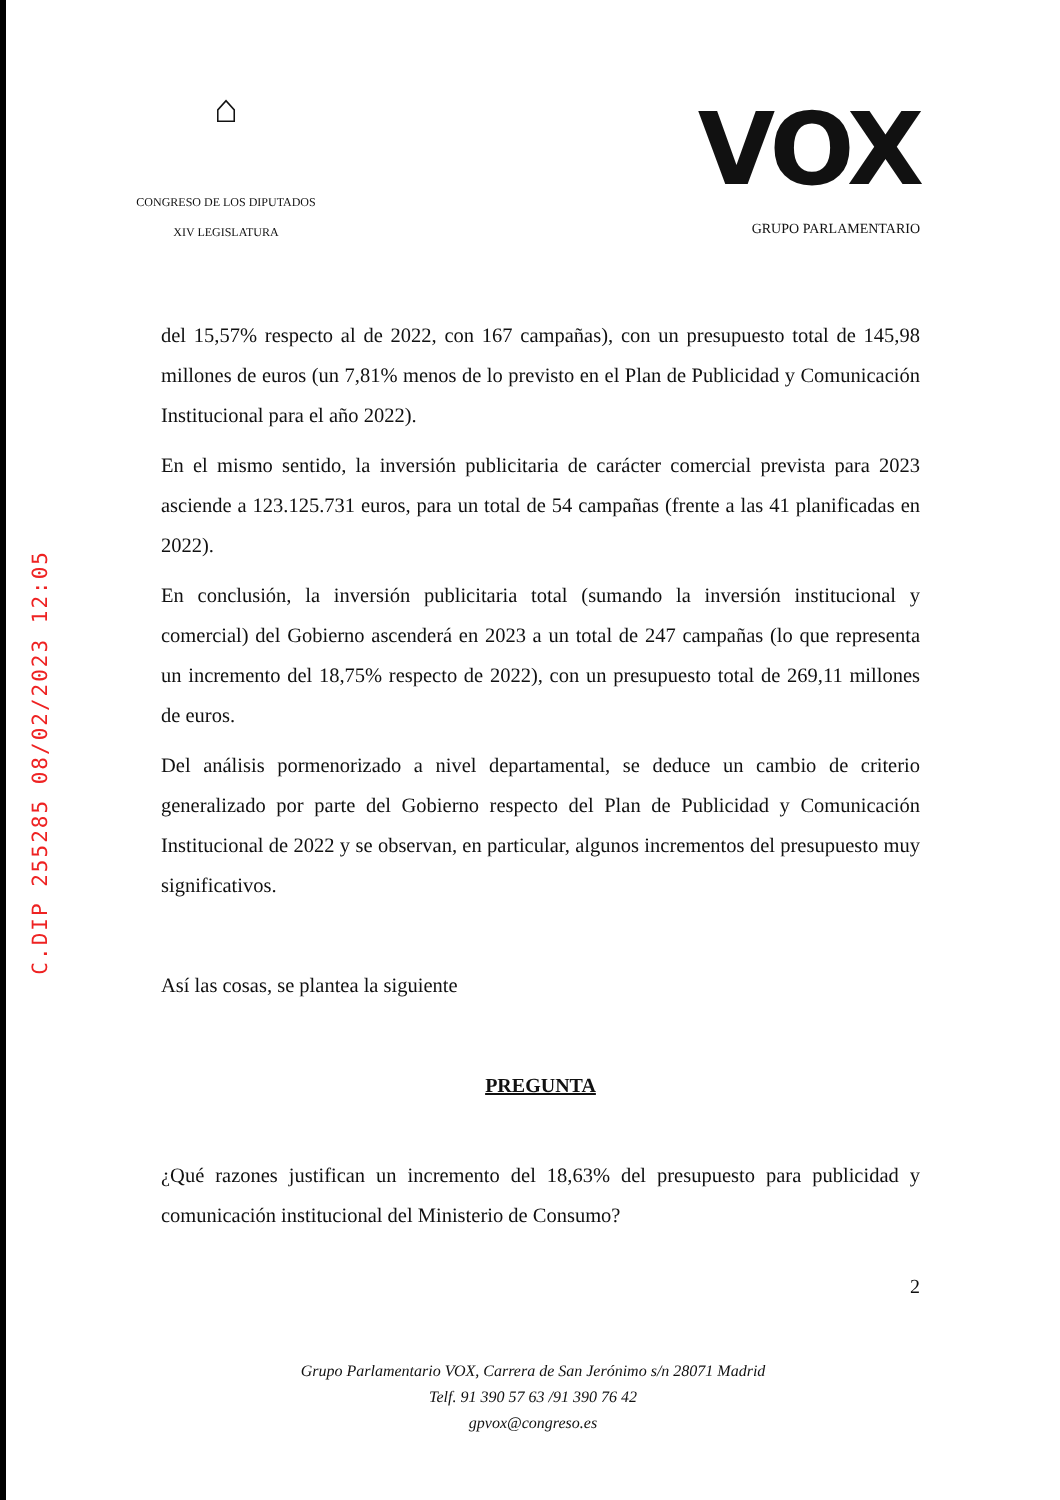C.DIP 255285 08/02/2023 12:05
⌂
CONGRESO DE LOS DIPUTADOS
XIV LEGISLATURA
VOX
GRUPO PARLAMENTARIO
del 15,57% respecto al de 2022, con 167 campañas), con un presupuesto total de 145,98 millones de euros (un 7,81% menos de lo previsto en el Plan de Publicidad y Comunicación Institucional para el año 2022).
En el mismo sentido, la inversión publicitaria de carácter comercial prevista para 2023 asciende a 123.125.731 euros, para un total de 54 campañas (frente a las 41 planificadas en 2022).
En conclusión, la inversión publicitaria total (sumando la inversión institucional y comercial) del Gobierno ascenderá en 2023 a un total de 247 campañas (lo que representa un incremento del 18,75% respecto de 2022), con un presupuesto total de 269,11 millones de euros.
Del análisis pormenorizado a nivel departamental, se deduce un cambio de criterio generalizado por parte del Gobierno respecto del Plan de Publicidad y Comunicación Institucional de 2022 y se observan, en particular, algunos incrementos del presupuesto muy significativos.
Así las cosas, se plantea la siguiente
PREGUNTA
¿Qué razones justifican un incremento del 18,63% del presupuesto para publicidad y comunicación institucional del Ministerio de Consumo?
2
Grupo Parlamentario VOX, Carrera de San Jerónimo s/n 28071 Madrid
Telf. 91 390 57 63 /91 390 76 42
gpvox@congreso.es